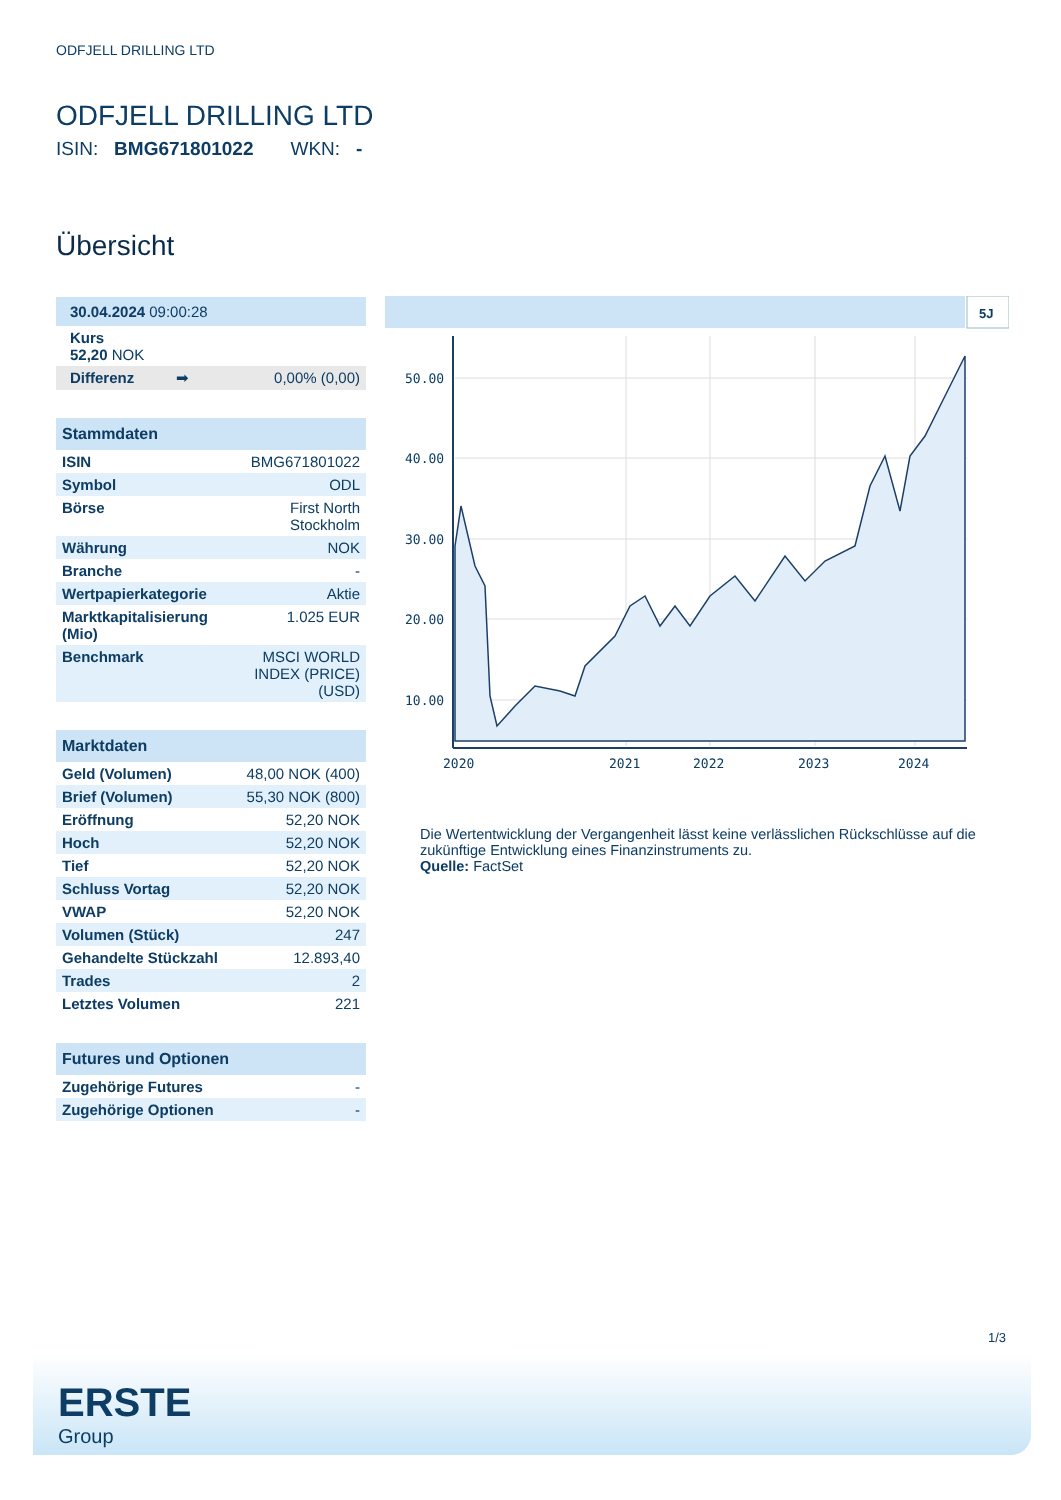ODFJELL DRILLING LTD
ODFJELL DRILLING LTD
ISIN: BMG671801022 WKN: -
Übersicht
| 30.04.2024 09:00:28 | |
| Kurs 52,20 NOK | |
| Differenz ➡ | 0,00% (0,00) |
| Stammdaten | |
| --- | --- |
| ISIN | BMG671801022 |
| Symbol | ODL |
| Börse | First North Stockholm |
| Währung | NOK |
| Branche | - |
| Wertpapierkategorie | Aktie |
| Marktkapitalisierung (Mio) | 1.025 EUR |
| Benchmark | MSCI WORLD INDEX (PRICE) (USD) |
| Marktdaten | |
| --- | --- |
| Geld (Volumen) | 48,00 NOK (400) |
| Brief (Volumen) | 55,30 NOK (800) |
| Eröffnung | 52,20 NOK |
| Hoch | 52,20 NOK |
| Tief | 52,20 NOK |
| Schluss Vortag | 52,20 NOK |
| VWAP | 52,20 NOK |
| Volumen (Stück) | 247 |
| Gehandelte Stückzahl | 12.893,40 |
| Trades | 2 |
| Letztes Volumen | 221 |
| Futures und Optionen | |
| --- | --- |
| Zugehörige Futures | - |
| Zugehörige Optionen | - |
5J
50.00
40.00
30.00
20.00
10.00
2020
2021
2022
2023
2024
Die Wertentwicklung der Vergangenheit lässt keine verlässlichen Rückschlüsse auf die zukünftige Entwicklung eines Finanzinstruments zu.
Quelle: FactSet
1/3
ERSTE
Group